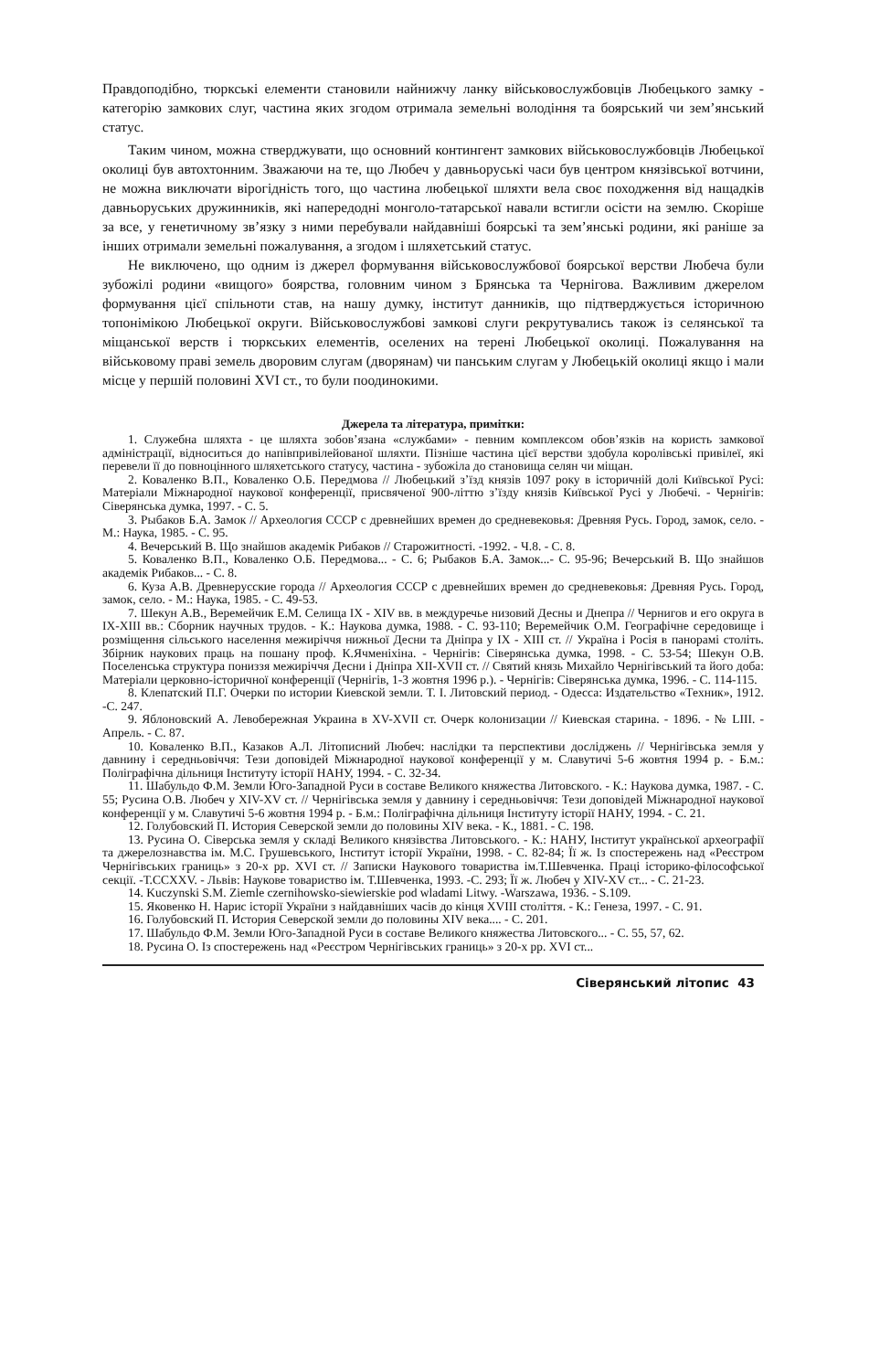Правдоподібно, тюркські елементи становили найнижчу ланку військовослужбовців Любецького замку - категорію замкових слуг, частина яких згодом отримала земельні володіння та боярський чи зем’янський статус.
Таким чином, можна стверджувати, що основний контингент замкових військовослужбовців Любецької околиці був автохтонним. Зважаючи на те, що Любеч у давньоруські часи був центром князівської вотчини, не можна виключати вірогідність того, що частина любецької шляхти вела своє походження від нащадків давньоруських дружинників, які напередодні монголо-татарської навали встигли осісти на землю. Скоріше за все, у генетичному зв’язку з ними перебували найдавніші боярські та зем’янські родини, які раніше за інших отримали земельні пожалування, а згодом і шляхетський статус.
Не виключено, що одним із джерел формування військовослужбової боярської верстви Любеча були зубожілі родини «вищого» боярства, головним чином з Брянська та Чернігова. Важливим джерелом формування цієї спільноти став, на нашу думку, інститут данників, що підтверджується історичною топонімікою Любецької округи. Військовослужбові замкові слуги рекрутувались також із селянської та міщанської верств і тюркських елементів, оселених на терені Любецької околиці. Пожалування на військовому праві земель дворовим слугам (дворянам) чи панським слугам у Любецькій околиці якщо і мали місце у першій половині XVI ст., то були поодинокими.
Джерела та література, примітки:
1. Служебна шляхта - це шляхта зобов’язана «службами» - певним комплексом обов’язків на користь замкової адміністрації, відноситься до напівпривілейованої шляхти. Пізніше частина цієї верстви здобула королівські привілеї, які перевели її до повноцінного шляхетського статусу, частина - зубожіла до становища селян чи міщан.
2. Коваленко В.П., Коваленко О.Б. Передмова // Любецький з’їзд князів 1097 року в історичній долі Київської Русі: Матеріали Міжнародної наукової конференції, присвяченої 900-літтю з’їзду князів Київської Русі у Любечі. - Чернігів: Сіверянська думка, 1997. - С. 5.
3. Рыбаков Б.А. Замок // Археология СССР с древнейших времен до средневековья: Древняя Русь. Город, замок, село. - М.: Наука, 1985. - С. 95.
4. Вечерський В. Що знайшов академік Рибаков // Старожитності. -1992. - Ч.8. - С. 8.
5. Коваленко В.П., Коваленко О.Б. Передмова... - С. 6; Рыбаков Б.А. Замок...- С. 95-96; Вечерський В. Що знайшов академік Рибаков... - С. 8.
6. Куза А.В. Древнерусские города // Археология СССР с древнейших времен до средневековья: Древняя Русь. Город, замок, село. - М.: Наука, 1985. - С. 49-53.
7. Шекун А.В., Веремейчик Е.М. Селища IX - XIV вв. в междуречье низовий Десны и Днепра // Чернигов и его округа в IX-XIII вв.: Сборник научных трудов. - К.: Наукова думка, 1988. - С. 93-110; Веремейчик О.М. Географічне середовище і розміщення сільського населення межиріччя нижньої Десни та Дніпра у IX - XIII ст. // Україна і Росія в панорамі століть. Збірник наукових праць на пошану проф. К.Ячменіхіна. - Чернігів: Сіверянська думка, 1998. - С. 53-54; Шекун О.В. Поселенська структура пониззя межиріччя Десни і Дніпра XII-XVII ст. // Святий князь Михайло Чернігівський та його доба: Матеріали церковно-історичної конференції (Чернігів, 1-3 жовтня 1996 р.). - Чернігів: Сіверянська думка, 1996. - С. 114-115.
8. Клепатский П.Г. Очерки по истории Киевской земли. Т. I. Литовский период. - Одесса: Издательство «Техник», 1912. -С. 247.
9. Яблоновский А. Левобережная Украина в XV-XVII ст. Очерк колонизации // Киевская старина. - 1896. - № LIII. - Апрель. - С. 87.
10. Коваленко В.П., Казаков А.Л. Літописний Любеч: наслідки та перспективи досліджень // Чернігівська земля у давнину і середньовіччя: Тези доповідей Міжнародної наукової конференції у м. Славутичі 5-6 жовтня 1994 р. - Б.м.: Поліграфічна дільниця Інституту історії НАНУ, 1994. - С. 32-34.
11. Шабульдо Ф.М. Земли Юго-Западной Руси в составе Великого княжества Литовского. - К.: Наукова думка, 1987. - С. 55; Русина О.В. Любеч у XIV-XV ст. // Чернігівська земля у давнину і середньовіччя: Тези доповідей Міжнародної наукової конференції у м. Славутичі 5-6 жовтня 1994 р. - Б.м.: Поліграфічна дільниця Інституту історії НАНУ, 1994. - С. 21.
12. Голубовский П. История Северской земли до половины XIV века. - К., 1881. - С. 198.
13. Русина О. Сіверська земля у складі Великого князівства Литовського. - К.: НАНУ, Інститут української археографії та джерелознавства ім. М.С. Грушевського, Інститут історії України, 1998. - С. 82-84; Її ж. Із спостережень над «Реєстром Чернігівських границь» з 20-х рр. XVI ст. // Записки Наукового товариства ім.Т.Шевченка. Праці історико-філософської секції. -Т.CCXXV. - Львів: Наукове товариство ім. Т.Шевченка, 1993. -С. 293; Її ж. Любеч у XIV-XV ст... - С. 21-23.
14. Kuczynski S.M. Ziemle czernihowsko-siewierskie pod wladami Litwy. -Warszawa, 1936. - S.109.
15. Яковенко Н. Нарис історії України з найдавніших часів до кінця XVIII століття. - К.: Генеза, 1997. - С. 91.
16. Голубовский П. История Северской земли до половины XIV века.... - С. 201.
17. Шабульдо Ф.М. Земли Юго-Западной Руси в составе Великого княжества Литовского... - С. 55, 57, 62.
18. Русина О. Із спостережень над «Реєстром Чернігівських границь» з 20-х рр. XVI ст...
Сіверянський літопис 43